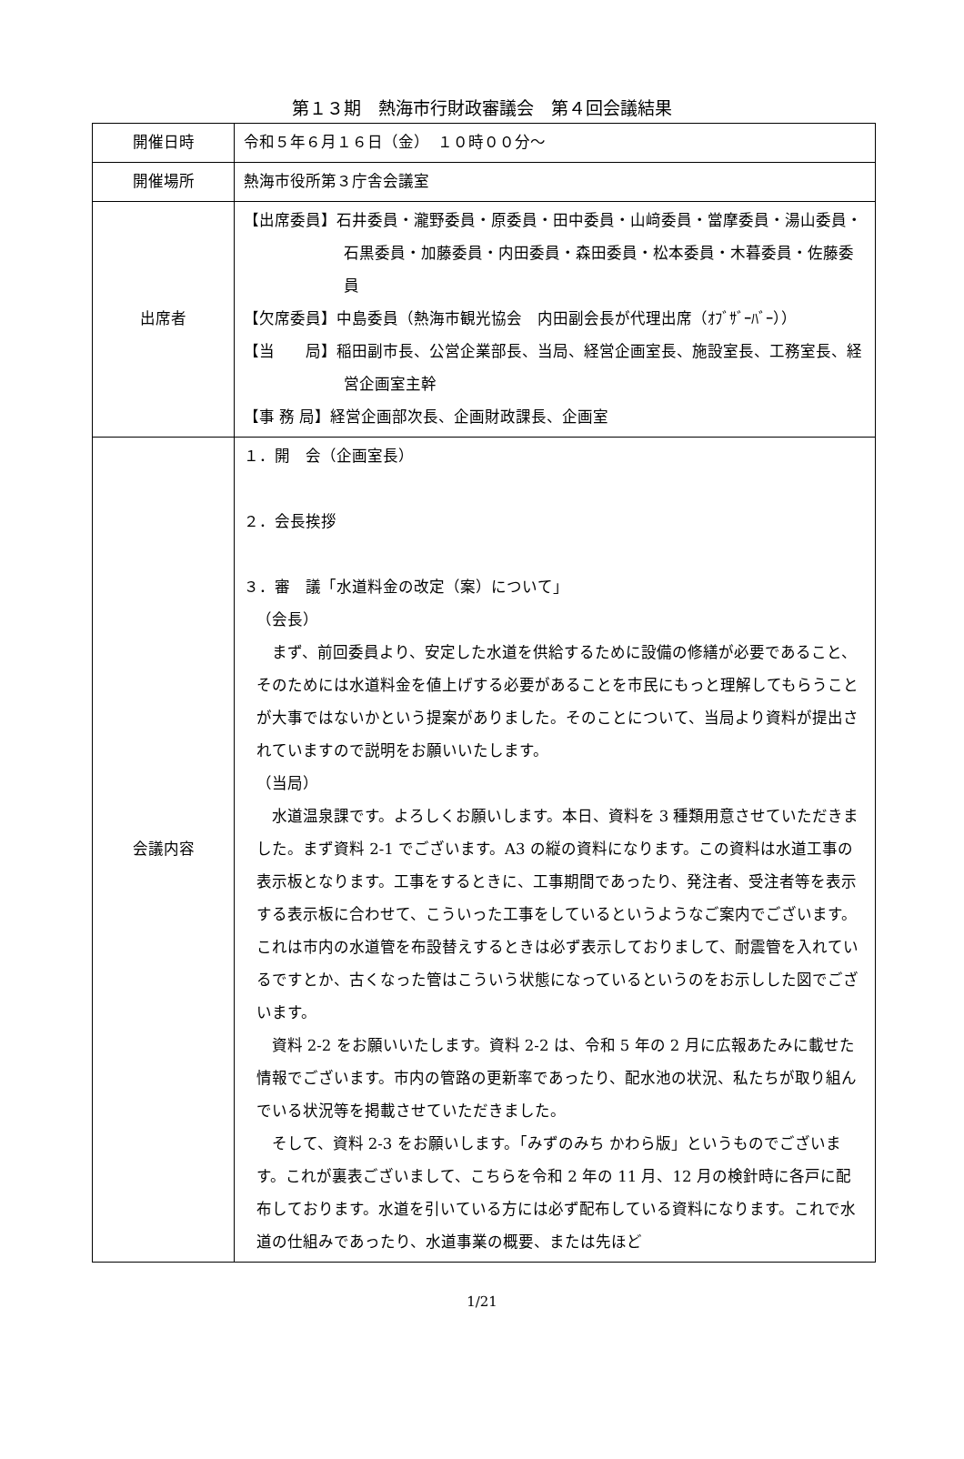第１３期　熱海市行財政審議会　第４回会議結果
| 開催日時 | 令和５年６月１６日（金） １０時００分～ |
| 開催場所 | 熱海市役所第３庁舎会議室 |
| 出席者 | 【出席委員】石井委員・瀧野委員・原委員・田中委員・山﨑委員・當摩委員・湯山委員・石黒委員・加藤委員・内田委員・森田委員・松本委員・木暮委員・佐藤委員 【欠席委員】中島委員（熱海市観光協会 内田副会長が代理出席（ｵﾌﾞｻﾞｰﾊﾞｰ）） 【当 局】稲田副市長、公営企業部長、当局、経営企画室長、施設室長、工務室長、経営企画室主幹 【事 務 局】経営企画部次長、企画財政課長、企画室 |
| 会議内容 | １．開 会（企画室長） ２．会長挨拶 ３．審 議「水道料金の改定（案）について」 （会長） まず、前回委員より、安定した水道を供給するために設備の修繕が必要であること、そのためには水道料金を値上げする必要があることを市民にもっと理解してもらうことが大事ではないかという提案がありました。そのことについて、当局より資料が提出されていますので説明をお願いいたします。 （当局） 水道温泉課です。よろしくお願いします。本日、資料を 3 種類用意させていただきました。まず資料 2-1 でございます。A3 の縦の資料になります。この資料は水道工事の表示板となります。工事をするときに、工事期間であったり、発注者、受注者等を表示する表示板に合わせて、こういった工事をしているというようなご案内でございます。これは市内の水道管を布設替えするときは必ず表示しておりまして、耐震管を入れているですとか、古くなった管はこういう状態になっているというのをお示しした図でございます。 資料 2-2 をお願いいたします。資料 2-2 は、令和 5 年の 2 月に広報あたみに載せた情報でございます。市内の管路の更新率であったり、配水池の状況、私たちが取り組んでいる状況等を掲載させていただきました。 そして、資料 2-3 をお願いします。「みずのみち かわら版」というものでございます。これが裏表ございまして、こちらを令和 2 年の 11 月、12 月の検針時に各戸に配布しております。水道を引いている方には必ず配布している資料になります。これで水道の仕組みであったり、水道事業の概要、または先ほど |
1/21